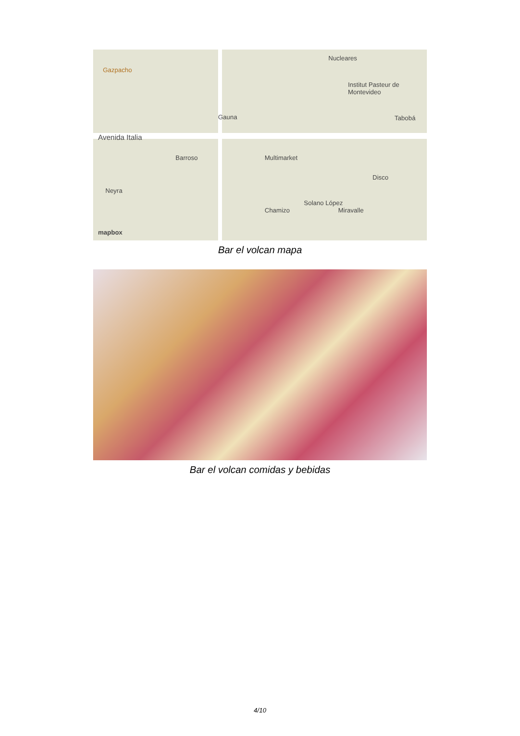Gazpacho
Nucleares
Institut Pasteur de Montevideo
Avenida Italia
Gauna Tabobá
Barroso Multimarket
Disco
Neyra
Chamizo Miravalle
Solano López
mapbox
Bar el volcan mapa
Bar el volcan comidas y bebidas
4/10